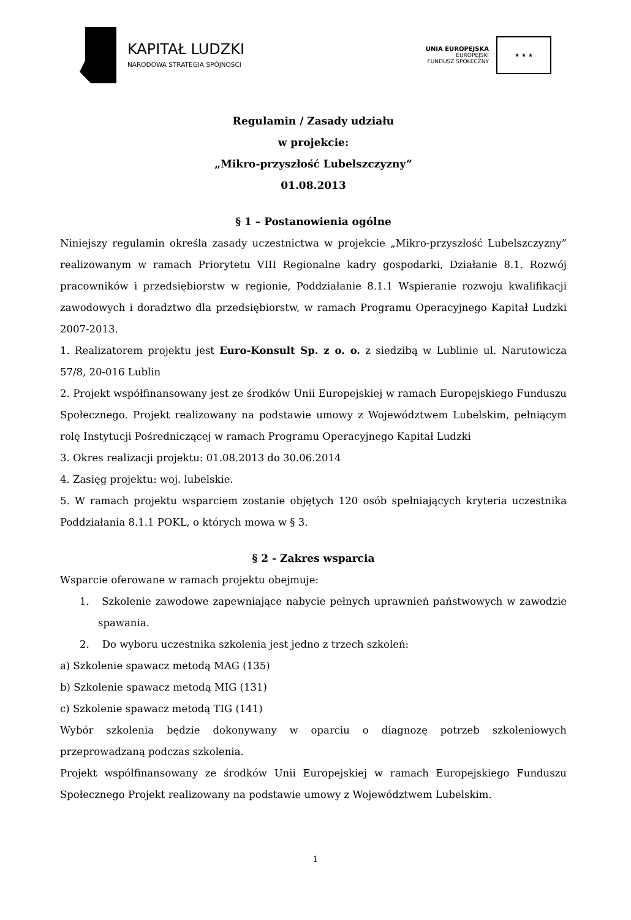KAPITAŁ LUDZKI
NARODOWA STRATEGIA SPÓJNOŚCI
UNIA EUROPEJSKA
EUROPEJSKI
FUNDUSZ SPOŁECZNY
★ ★ ★
Regulamin / Zasady udziału
w projekcie:
„Mikro-przyszłość Lubelszczyzny”
01.08.2013
§ 1 – Postanowienia ogólne
Niniejszy regulamin określa zasady uczestnictwa w projekcie „Mikro-przyszłość Lubelszczyzny” realizowanym w ramach Priorytetu VIII Regionalne kadry gospodarki, Działanie 8.1. Rozwój pracowników i przedsiębiorstw w regionie, Poddziałanie 8.1.1 Wspieranie rozwoju kwalifikacji zawodowych i doradztwo dla przedsiębiorstw, w ramach Programu Operacyjnego Kapitał Ludzki 2007-2013.
1. Realizatorem projektu jest Euro-Konsult Sp. z o. o. z siedzibą w Lublinie ul. Narutowicza 57/8, 20-016 Lublin
2. Projekt współfinansowany jest ze środków Unii Europejskiej w ramach Europejskiego Funduszu Społecznego. Projekt realizowany na podstawie umowy z Województwem Lubelskim, pełniącym rolę Instytucji Pośredniczącej w ramach Programu Operacyjnego Kapitał Ludzki
3. Okres realizacji projektu: 01.08.2013 do 30.06.2014
4. Zasięg projektu: woj. lubelskie.
5. W ramach projektu wsparciem zostanie objętych 120 osób spełniających kryteria uczestnika Poddziałania 8.1.1 POKL, o których mowa w § 3.
§ 2 - Zakres wsparcia
Wsparcie oferowane w ramach projektu obejmuje:
1. Szkolenie zawodowe zapewniające nabycie pełnych uprawnień państwowych w zawodzie spawania.
2. Do wyboru uczestnika szkolenia jest jedno z trzech szkoleń:
a) Szkolenie spawacz metodą MAG (135)
b) Szkolenie spawacz metodą MIG (131)
c) Szkolenie spawacz metodą TIG (141)
Wybór szkolenia będzie dokonywany w oparciu o diagnozę potrzeb szkoleniowych przeprowadzaną podczas szkolenia.
Projekt współfinansowany ze środków Unii Europejskiej w ramach Europejskiego Funduszu Społecznego Projekt realizowany na podstawie umowy z Województwem Lubelskim.
1